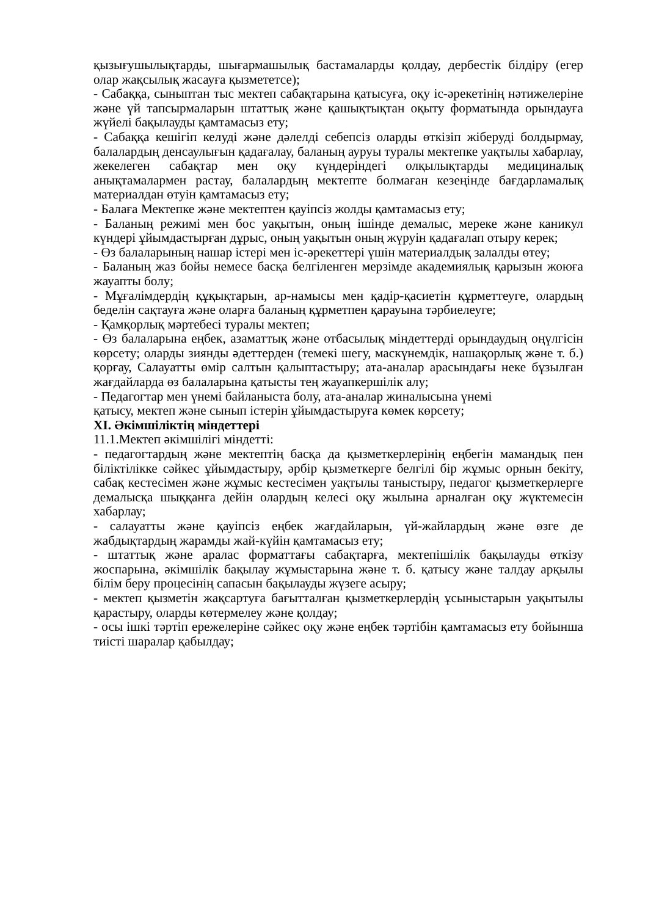қызығушылықтарды, шығармашылық бастамаларды қолдау, дербестік білдіру (егер олар жақсылық жасауға қызмететсе);
- Сабаққа, сыныптан тыс мектеп сабақтарына қатысуға, оқу іс-әрекетінің нәтижелеріне және үй тапсырмаларын штаттық және қашықтықтан оқыту форматында орындауға жүйелі бақылауды қамтамасыз ету;
- Сабаққа кешігіп келуді және дәлелді себепсіз оларды өткізіп жіберуді болдырмау, балалардың денсаулығын қадағалау, баланың ауруы туралы мектепке уақтылы хабарлау, жекелеген сабақтар мен оқу күндеріндегі олқылықтарды медициналық анықтамалармен растау, балалардың мектепте болмаған кезеңінде бағдарламалық материалдан өтуін қамтамасыз ету;
- Балаға Мектепке және мектептен қауіпсіз жолды қамтамасыз ету;
- Баланың режимі мен бос уақытын, оның ішінде демалыс, мереке және каникул күндері ұйымдастырған дұрыс, оның уақытын оның жүруін қадағалап отыру керек;
- Өз балаларының нашар істері мен іс-әрекеттері үшін материалдық залалды өтеу;
- Баланың жаз бойы немесе басқа белгіленген мерзімде академиялық қарызын жоюға жауапты болу;
- Мұғалімдердің құқықтарын, ар-намысы мен қадір-қасиетін құрметтеуге, олардың беделін сақтауға және оларға баланың құрметпен қарауына тәрбиелеуге;
- Қамқорлық мәртебесі туралы мектеп;
- Өз балаларына еңбек, азаматтық және отбасылық міндеттерді орындаудың оңүлгісін көрсету; оларды зиянды әдеттерден (темекі шегу, маскүнемдік, нашақорлық және т. б.) қорғау, Салауатты өмір салтын қалыптастыру; ата-аналар арасындағы неке бұзылған жағдайларда өз балаларына қатысты тең жауапкершілік алу;
- Педагогтар мен үнемі байланыста болу, ата-аналар жиналысына үнемі
қатысу, мектеп және сынып істерін ұйымдастыруға көмек көрсету;
XI. Әкімшіліктің міндеттері
11.1.Мектеп әкімшілігі міндетті:
- педагогтардың және мектептің басқа да қызметкерлерінің еңбегін мамандық пен біліктілікке сәйкес ұйымдастыру, әрбір қызметкерге белгілі бір жұмыс орнын бекіту, сабақ кестесімен және жұмыс кестесімен уақтылы таныстыру, педагог қызметкерлерге демалысқа шыққанға дейін олардың келесі оқу жылына арналған оқу жүктемесін хабарлау;
- салауатты және қауіпсіз еңбек жағдайларын, үй-жайлардың және өзге де жабдықтардың жарамды жай-күйін қамтамасыз ету;
- штаттық және аралас форматтағы сабақтарға, мектепішілік бақылауды өткізу жоспарына, әкімшілік бақылау жұмыстарына және т. б. қатысу және талдау арқылы білім беру процесінің сапасын бақылауды жүзеге асыру;
- мектеп қызметін жақсартуға бағытталған қызметкерлердің ұсыныстарын уақытылы қарастыру, оларды көтермелеу және қолдау;
- осы ішкі тәртіп ережелеріне сәйкес оқу және еңбек тәртібін қамтамасыз ету бойынша тиісті шаралар қабылдау;